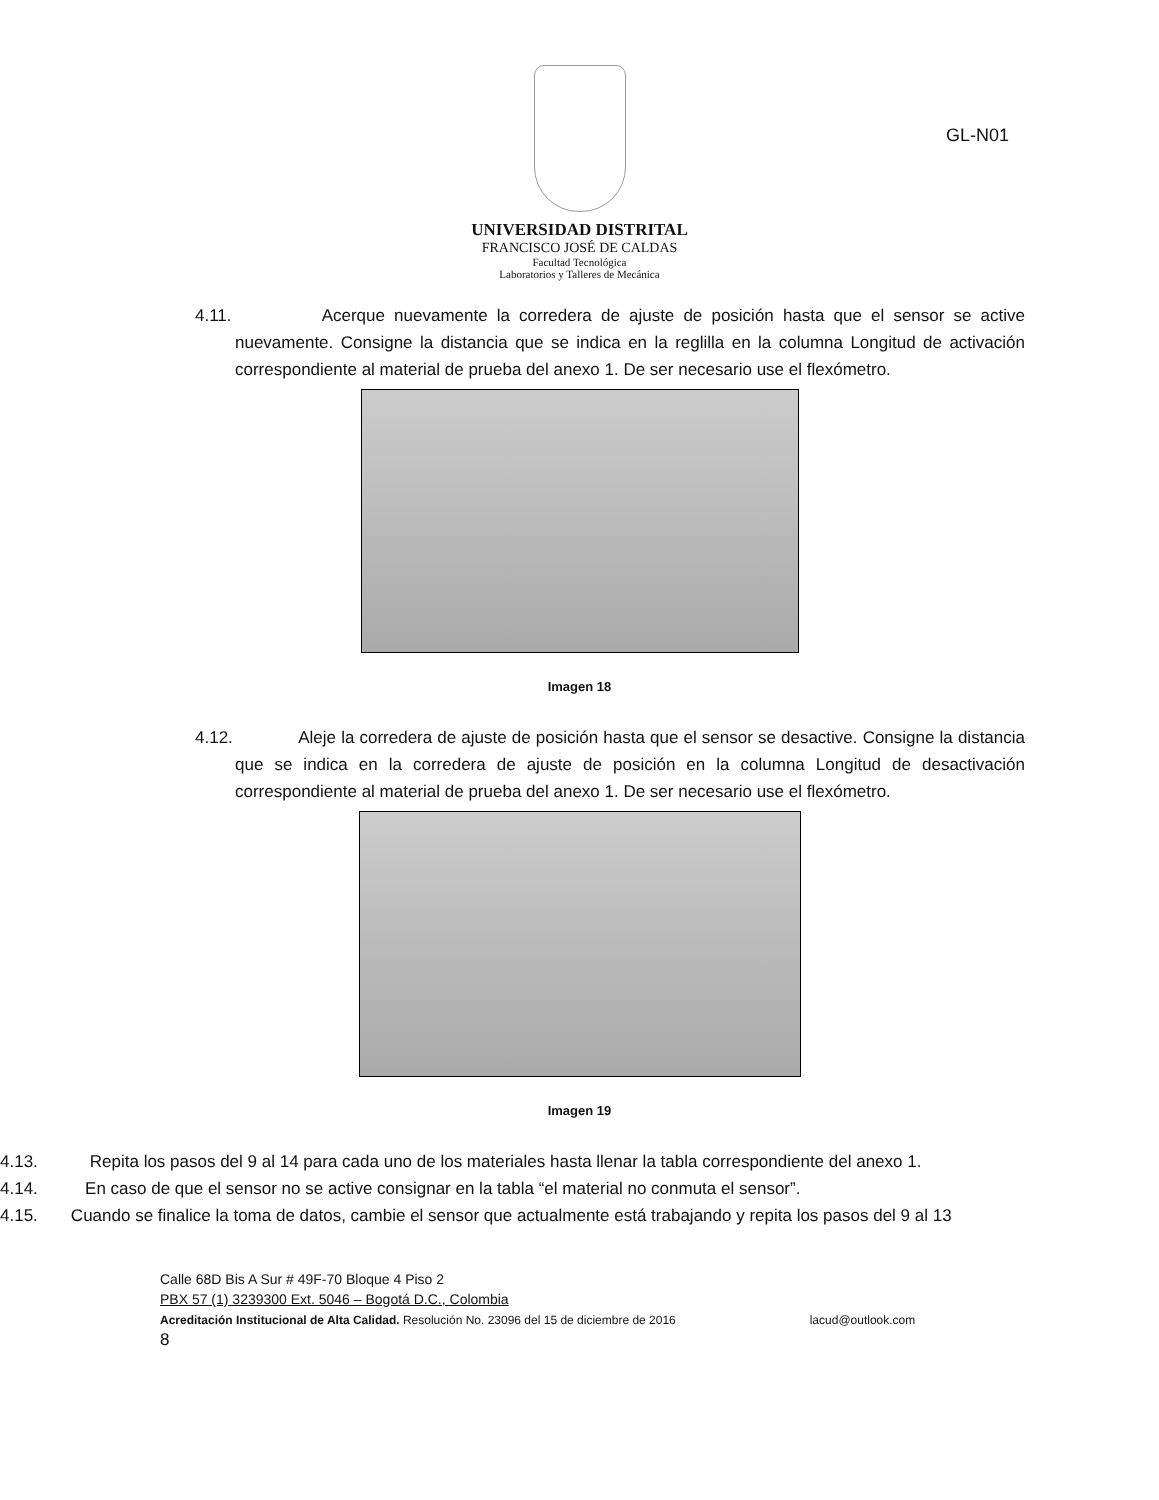GL-N01
UNIVERSIDAD DISTRITAL
FRANCISCO JOSÉ DE CALDAS
Facultad Tecnológica
Laboratorios y Talleres de Mecánica
4.11. Acerque nuevamente la corredera de ajuste de posición hasta que el sensor se active nuevamente. Consigne la distancia que se indica en la reglilla en la columna Longitud de activación correspondiente al material de prueba del anexo 1. De ser necesario use el flexómetro.
Imagen 18
4.12. Aleje la corredera de ajuste de posición hasta que el sensor se desactive. Consigne la distancia que se indica en la corredera de ajuste de posición en la columna Longitud de desactivación correspondiente al material de prueba del anexo 1. De ser necesario use el flexómetro.
Imagen 19
4.13. Repita los pasos del 9 al 14 para cada uno de los materiales hasta llenar la tabla correspondiente del anexo 1.
4.14. En caso de que el sensor no se active consignar en la tabla “el material no conmuta el sensor”.
4.15. Cuando se finalice la toma de datos, cambie el sensor que actualmente está trabajando y repita los pasos del 9 al 13
Calle 68D Bis A Sur # 49F-70 Bloque 4 Piso 2
PBX 57 (1) 3239300 Ext. 5046 – Bogotá D.C., Colombia
Acreditación Institucional de Alta Calidad. Resolución No. 23096 del 15 de diciembre de 2016 lacud@outlook.com
8